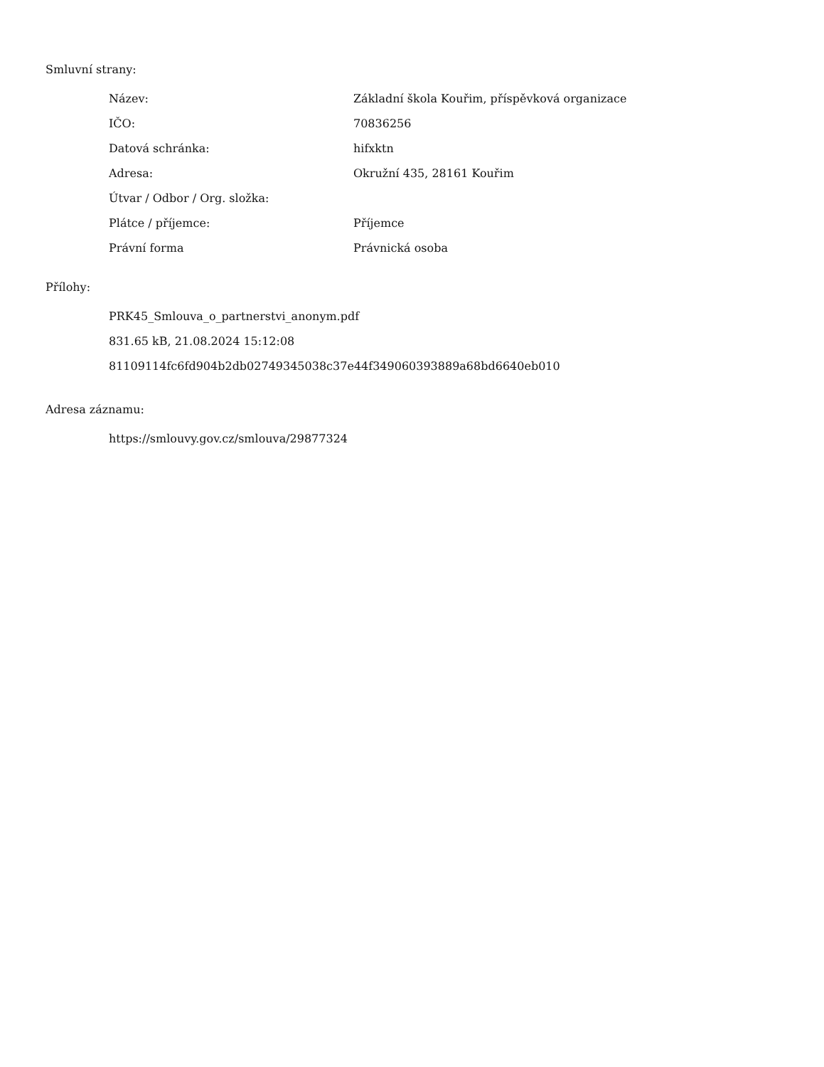Smluvní strany:
| Název: | Základní škola Kouřim, příspěvková organizace |
| IČO: | 70836256 |
| Datová schránka: | hifxktn |
| Adresa: | Okružní 435, 28161 Kouřim |
| Útvar / Odbor / Org. složka: | |
| Plátce / příjemce: | Příjemce |
| Právní forma | Právnická osoba |
Přílohy:
PRK45_Smlouva_o_partnerstvi_anonym.pdf
831.65 kB, 21.08.2024 15:12:08
81109114fc6fd904b2db02749345038c37e44f349060393889a68bd6640eb010
Adresa záznamu:
https://smlouvy.gov.cz/smlouva/29877324